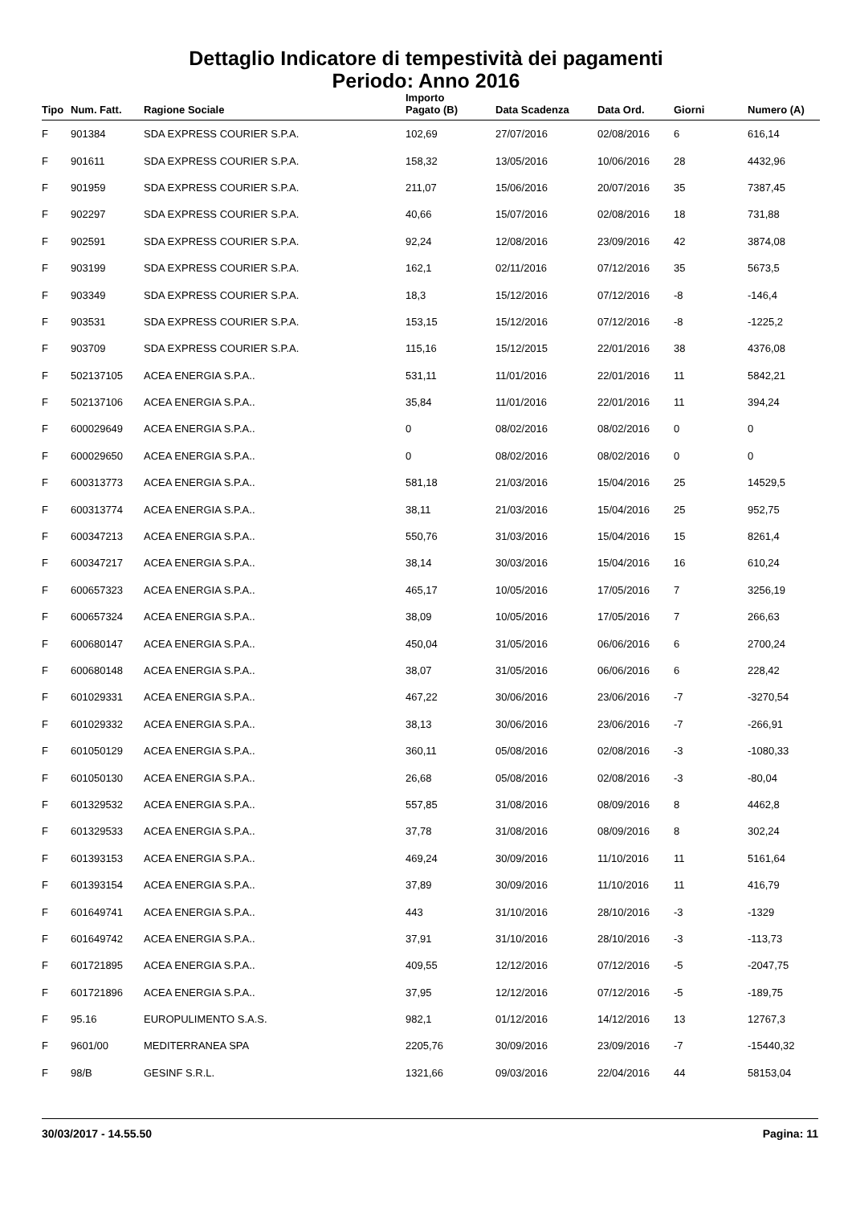Dettaglio Indicatore di tempestività dei pagamenti
Periodo: Anno 2016
| Tipo | Num. Fatt. | Ragione Sociale | Importo Pagato (B) | Data Scadenza | Data Ord. | Giorni | Numero (A) |
| --- | --- | --- | --- | --- | --- | --- | --- |
| F | 901384 | SDA EXPRESS COURIER S.P.A. | 102,69 | 27/07/2016 | 02/08/2016 | 6 | 616,14 |
| F | 901611 | SDA EXPRESS COURIER S.P.A. | 158,32 | 13/05/2016 | 10/06/2016 | 28 | 4432,96 |
| F | 901959 | SDA EXPRESS COURIER S.P.A. | 211,07 | 15/06/2016 | 20/07/2016 | 35 | 7387,45 |
| F | 902297 | SDA EXPRESS COURIER S.P.A. | 40,66 | 15/07/2016 | 02/08/2016 | 18 | 731,88 |
| F | 902591 | SDA EXPRESS COURIER S.P.A. | 92,24 | 12/08/2016 | 23/09/2016 | 42 | 3874,08 |
| F | 903199 | SDA EXPRESS COURIER S.P.A. | 162,1 | 02/11/2016 | 07/12/2016 | 35 | 5673,5 |
| F | 903349 | SDA EXPRESS COURIER S.P.A. | 18,3 | 15/12/2016 | 07/12/2016 | -8 | -146,4 |
| F | 903531 | SDA EXPRESS COURIER S.P.A. | 153,15 | 15/12/2016 | 07/12/2016 | -8 | -1225,2 |
| F | 903709 | SDA EXPRESS COURIER S.P.A. | 115,16 | 15/12/2015 | 22/01/2016 | 38 | 4376,08 |
| F | 502137105 | ACEA ENERGIA S.P.A.. | 531,11 | 11/01/2016 | 22/01/2016 | 11 | 5842,21 |
| F | 502137106 | ACEA ENERGIA S.P.A.. | 35,84 | 11/01/2016 | 22/01/2016 | 11 | 394,24 |
| F | 600029649 | ACEA ENERGIA S.P.A.. | 0 | 08/02/2016 | 08/02/2016 | 0 | 0 |
| F | 600029650 | ACEA ENERGIA S.P.A.. | 0 | 08/02/2016 | 08/02/2016 | 0 | 0 |
| F | 600313773 | ACEA ENERGIA S.P.A.. | 581,18 | 21/03/2016 | 15/04/2016 | 25 | 14529,5 |
| F | 600313774 | ACEA ENERGIA S.P.A.. | 38,11 | 21/03/2016 | 15/04/2016 | 25 | 952,75 |
| F | 600347213 | ACEA ENERGIA S.P.A.. | 550,76 | 31/03/2016 | 15/04/2016 | 15 | 8261,4 |
| F | 600347217 | ACEA ENERGIA S.P.A.. | 38,14 | 30/03/2016 | 15/04/2016 | 16 | 610,24 |
| F | 600657323 | ACEA ENERGIA S.P.A.. | 465,17 | 10/05/2016 | 17/05/2016 | 7 | 3256,19 |
| F | 600657324 | ACEA ENERGIA S.P.A.. | 38,09 | 10/05/2016 | 17/05/2016 | 7 | 266,63 |
| F | 600680147 | ACEA ENERGIA S.P.A.. | 450,04 | 31/05/2016 | 06/06/2016 | 6 | 2700,24 |
| F | 600680148 | ACEA ENERGIA S.P.A.. | 38,07 | 31/05/2016 | 06/06/2016 | 6 | 228,42 |
| F | 601029331 | ACEA ENERGIA S.P.A.. | 467,22 | 30/06/2016 | 23/06/2016 | -7 | -3270,54 |
| F | 601029332 | ACEA ENERGIA S.P.A.. | 38,13 | 30/06/2016 | 23/06/2016 | -7 | -266,91 |
| F | 601050129 | ACEA ENERGIA S.P.A.. | 360,11 | 05/08/2016 | 02/08/2016 | -3 | -1080,33 |
| F | 601050130 | ACEA ENERGIA S.P.A.. | 26,68 | 05/08/2016 | 02/08/2016 | -3 | -80,04 |
| F | 601329532 | ACEA ENERGIA S.P.A.. | 557,85 | 31/08/2016 | 08/09/2016 | 8 | 4462,8 |
| F | 601329533 | ACEA ENERGIA S.P.A.. | 37,78 | 31/08/2016 | 08/09/2016 | 8 | 302,24 |
| F | 601393153 | ACEA ENERGIA S.P.A.. | 469,24 | 30/09/2016 | 11/10/2016 | 11 | 5161,64 |
| F | 601393154 | ACEA ENERGIA S.P.A.. | 37,89 | 30/09/2016 | 11/10/2016 | 11 | 416,79 |
| F | 601649741 | ACEA ENERGIA S.P.A.. | 443 | 31/10/2016 | 28/10/2016 | -3 | -1329 |
| F | 601649742 | ACEA ENERGIA S.P.A.. | 37,91 | 31/10/2016 | 28/10/2016 | -3 | -113,73 |
| F | 601721895 | ACEA ENERGIA S.P.A.. | 409,55 | 12/12/2016 | 07/12/2016 | -5 | -2047,75 |
| F | 601721896 | ACEA ENERGIA S.P.A.. | 37,95 | 12/12/2016 | 07/12/2016 | -5 | -189,75 |
| F | 95.16 | EUROPULIMENTO S.A.S. | 982,1 | 01/12/2016 | 14/12/2016 | 13 | 12767,3 |
| F | 9601/00 | MEDITERRANEA SPA | 2205,76 | 30/09/2016 | 23/09/2016 | -7 | -15440,32 |
| F | 98/B | GESINF S.R.L. | 1321,66 | 09/03/2016 | 22/04/2016 | 44 | 58153,04 |
30/03/2017 - 14.55.50 Pagina: 11